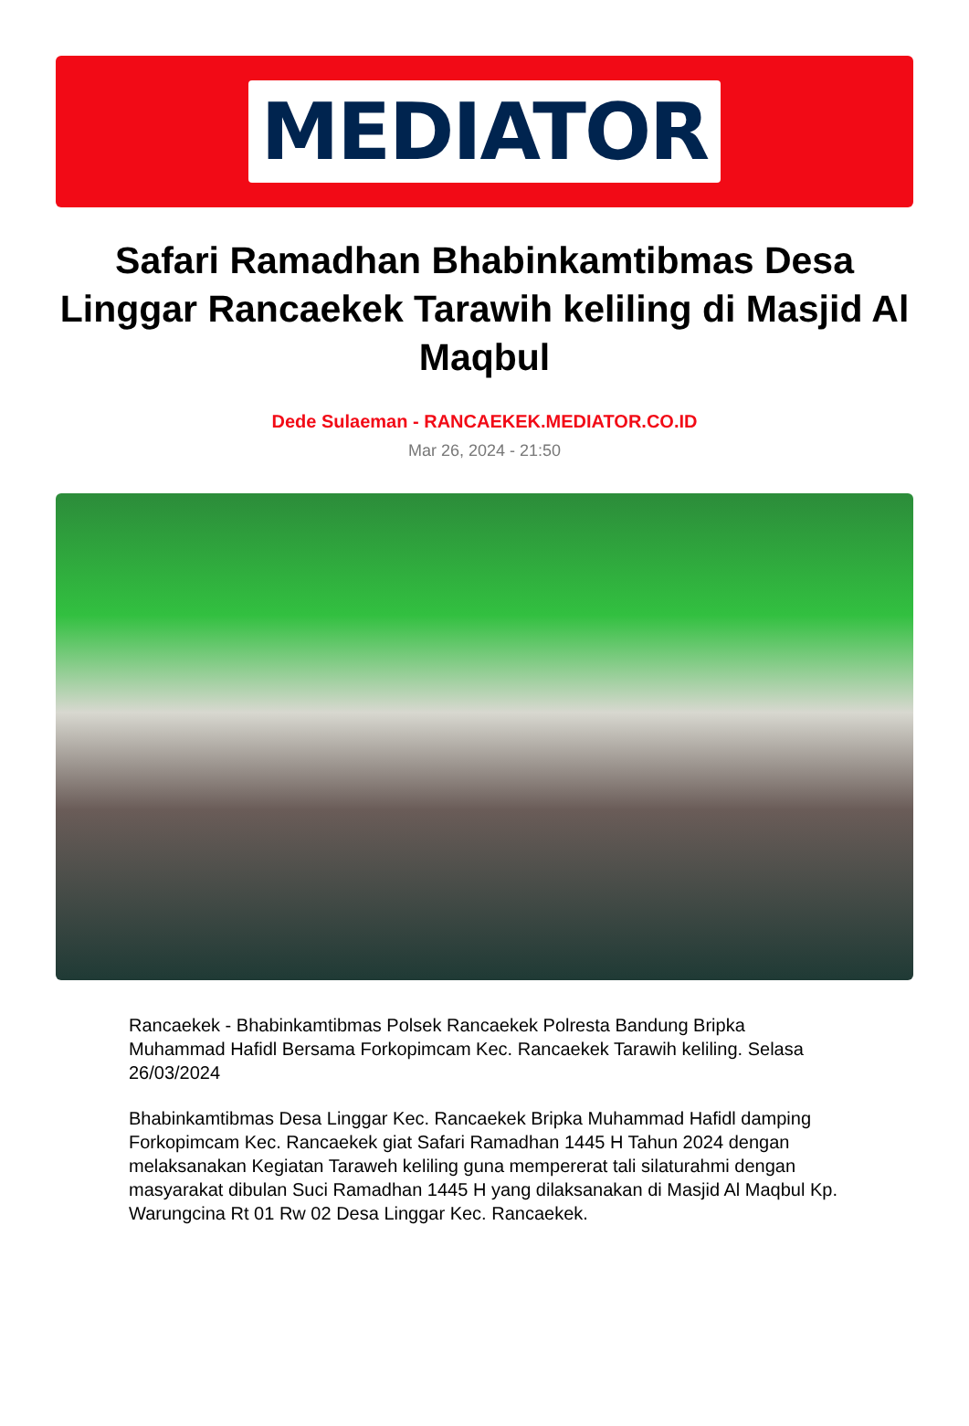MEDIATOR
Safari Ramadhan Bhabinkamtibmas Desa Linggar Rancaekek Tarawih keliling di Masjid Al Maqbul
Dede Sulaeman - RANCAEKEK.MEDIATOR.CO.ID
Mar 26, 2024 - 21:50
Rancaekek - Bhabinkamtibmas Polsek Rancaekek Polresta Bandung Bripka Muhammad Hafidl Bersama Forkopimcam Kec. Rancaekek Tarawih keliling. Selasa 26/03/2024
Bhabinkamtibmas Desa Linggar Kec. Rancaekek Bripka Muhammad Hafidl damping Forkopimcam Kec. Rancaekek giat Safari Ramadhan 1445 H Tahun 2024 dengan melaksanakan Kegiatan Taraweh keliling guna mempererat tali silaturahmi dengan masyarakat dibulan Suci Ramadhan 1445 H yang dilaksanakan di Masjid Al Maqbul Kp. Warungcina Rt 01 Rw 02 Desa Linggar Kec. Rancaekek.